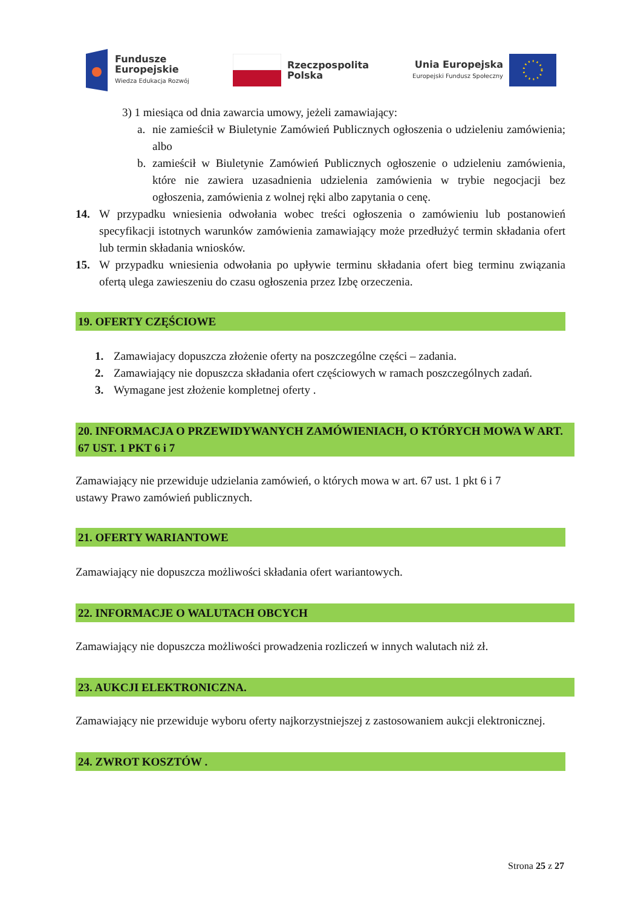Fundusze
Europejskie
Wiedza Edukacja Rozwój
Rzeczpospolita
Polska
Unia Europejska
Europejski Fundusz Społeczny
3) 1 miesiąca od dnia zawarcia umowy, jeżeli zamawiający:
a. nie zamieścił w Biuletynie Zamówień Publicznych ogłoszenia o udzieleniu zamówienia; albo
b. zamieścił w Biuletynie Zamówień Publicznych ogłoszenie o udzieleniu zamówienia, które nie zawiera uzasadnienia udzielenia zamówienia w trybie negocjacji bez ogłoszenia, zamówienia z wolnej ręki albo zapytania o cenę.
14. W przypadku wniesienia odwołania wobec treści ogłoszenia o zamówieniu lub postanowień specyfikacji istotnych warunków zamówienia zamawiający może przedłużyć termin składania ofert lub termin składania wniosków.
15. W przypadku wniesienia odwołania po upływie terminu składania ofert bieg terminu związania ofertą ulega zawieszeniu do czasu ogłoszenia przez Izbę orzeczenia.
19. OFERTY CZĘŚCIOWE
1. Zamawiajacy dopuszcza złożenie oferty na poszczególne części – zadania.
2. Zamawiający nie dopuszcza składania ofert częściowych w ramach poszczególnych zadań.
3. Wymagane jest złożenie kompletnej oferty .
20. INFORMACJA O PRZEWIDYWANYCH ZAMÓWIENIACH, O KTÓRYCH MOWA W ART. 67 UST. 1 PKT 6 i 7
Zamawiający nie przewiduje udzielania zamówień, o których mowa w art. 67 ust. 1 pkt 6 i 7
ustawy Prawo zamówień publicznych.
21. OFERTY WARIANTOWE
Zamawiający nie dopuszcza możliwości składania ofert wariantowych.
22. INFORMACJE O WALUTACH OBCYCH
Zamawiający nie dopuszcza możliwości prowadzenia rozliczeń w innych walutach niż zł.
23. AUKCJI ELEKTRONICZNA.
Zamawiający nie przewiduje wyboru oferty najkorzystniejszej z zastosowaniem aukcji elektronicznej.
24. ZWROT KOSZTÓW .
Strona 25 z 27